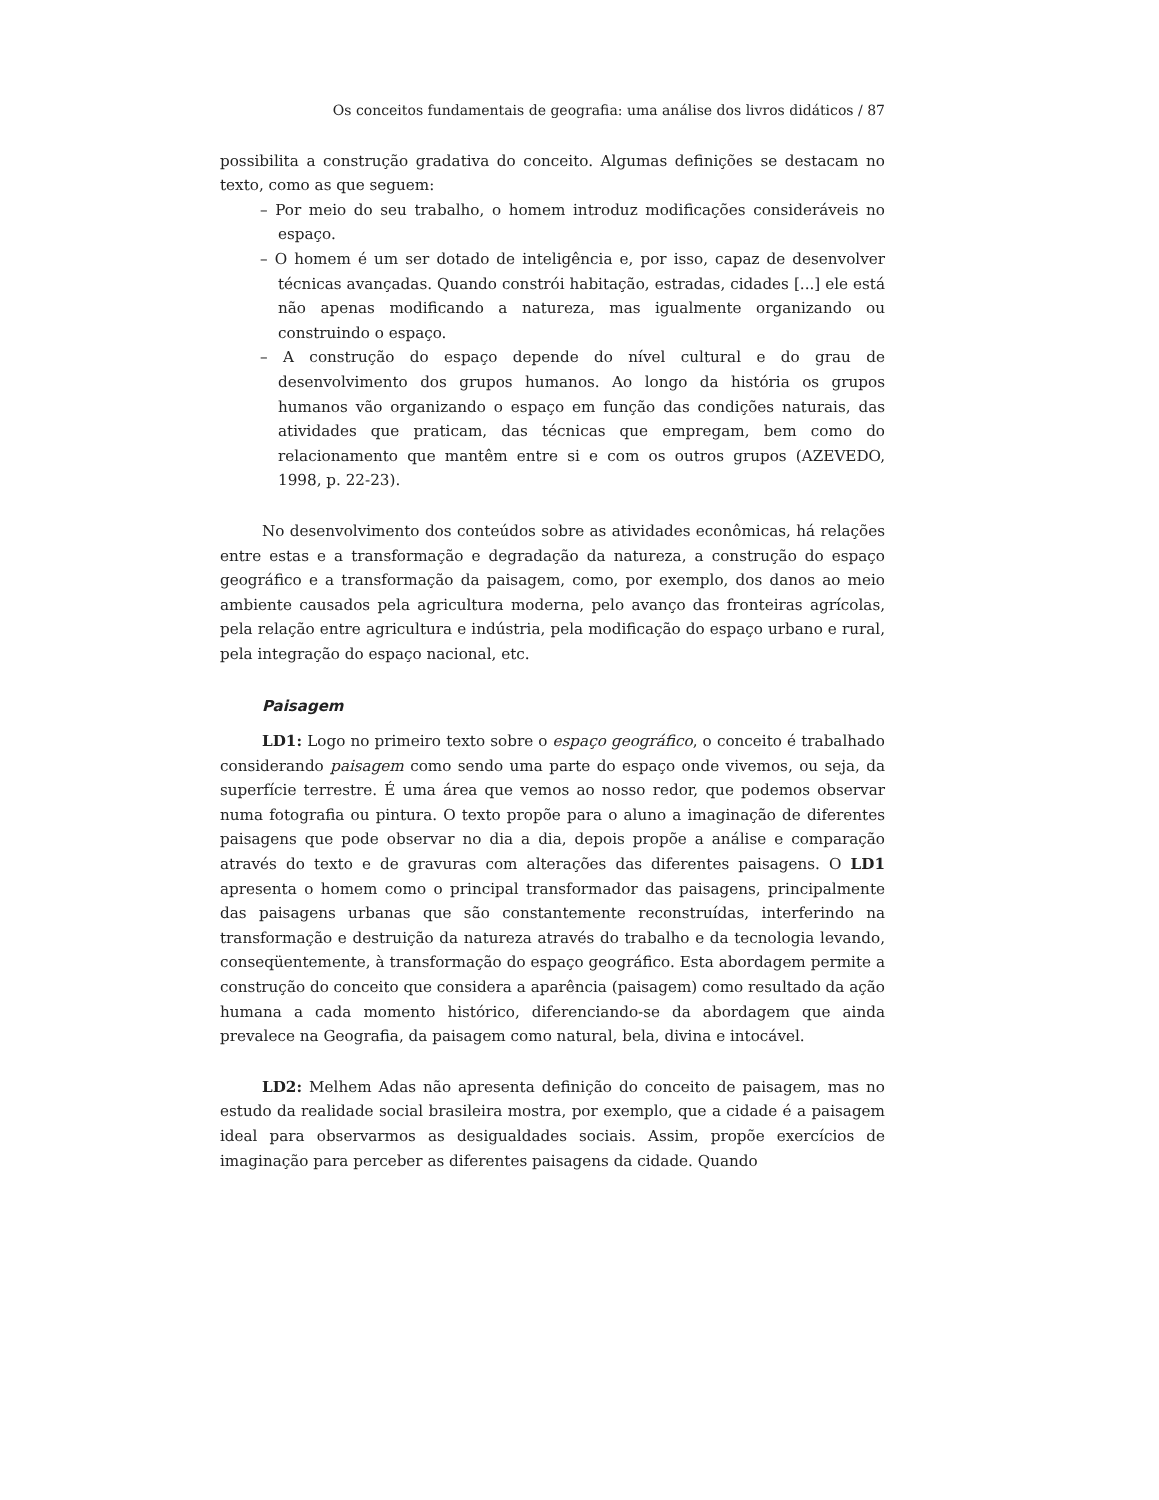Os conceitos fundamentais de geografia: uma análise dos livros didáticos / 87
possibilita a construção gradativa do conceito. Algumas definições se destacam no texto, como as que seguem:
– Por meio do seu trabalho, o homem introduz modificações consideráveis no espaço.
– O homem é um ser dotado de inteligência e, por isso, capaz de desenvolver técnicas avançadas. Quando constrói habitação, estradas, cidades [...] ele está não apenas modificando a natureza, mas igualmente organizando ou construindo o espaço.
– A construção do espaço depende do nível cultural e do grau de desenvolvimento dos grupos humanos. Ao longo da história os grupos humanos vão organizando o espaço em função das condições naturais, das atividades que praticam, das técnicas que empregam, bem como do relacionamento que mantêm entre si e com os outros grupos (AZEVEDO, 1998, p. 22-23).
No desenvolvimento dos conteúdos sobre as atividades econômicas, há relações entre estas e a transformação e degradação da natureza, a construção do espaço geográfico e a transformação da paisagem, como, por exemplo, dos danos ao meio ambiente causados pela agricultura moderna, pelo avanço das fronteiras agrícolas, pela relação entre agricultura e indústria, pela modificação do espaço urbano e rural, pela integração do espaço nacional, etc.
Paisagem
LD1: Logo no primeiro texto sobre o espaço geográfico, o conceito é trabalhado considerando paisagem como sendo uma parte do espaço onde vivemos, ou seja, da superfície terrestre. É uma área que vemos ao nosso redor, que podemos observar numa fotografia ou pintura. O texto propõe para o aluno a imaginação de diferentes paisagens que pode observar no dia a dia, depois propõe a análise e comparação através do texto e de gravuras com alterações das diferentes paisagens. O LD1 apresenta o homem como o principal transformador das paisagens, principalmente das paisagens urbanas que são constantemente reconstruídas, interferindo na transformação e destruição da natureza através do trabalho e da tecnologia levando, conseqüentemente, à transformação do espaço geográfico. Esta abordagem permite a construção do conceito que considera a aparência (paisagem) como resultado da ação humana a cada momento histórico, diferenciando-se da abordagem que ainda prevalece na Geografia, da paisagem como natural, bela, divina e intocável.
LD2: Melhem Adas não apresenta definição do conceito de paisagem, mas no estudo da realidade social brasileira mostra, por exemplo, que a cidade é a paisagem ideal para observarmos as desigualdades sociais. Assim, propõe exercícios de imaginação para perceber as diferentes paisagens da cidade. Quando